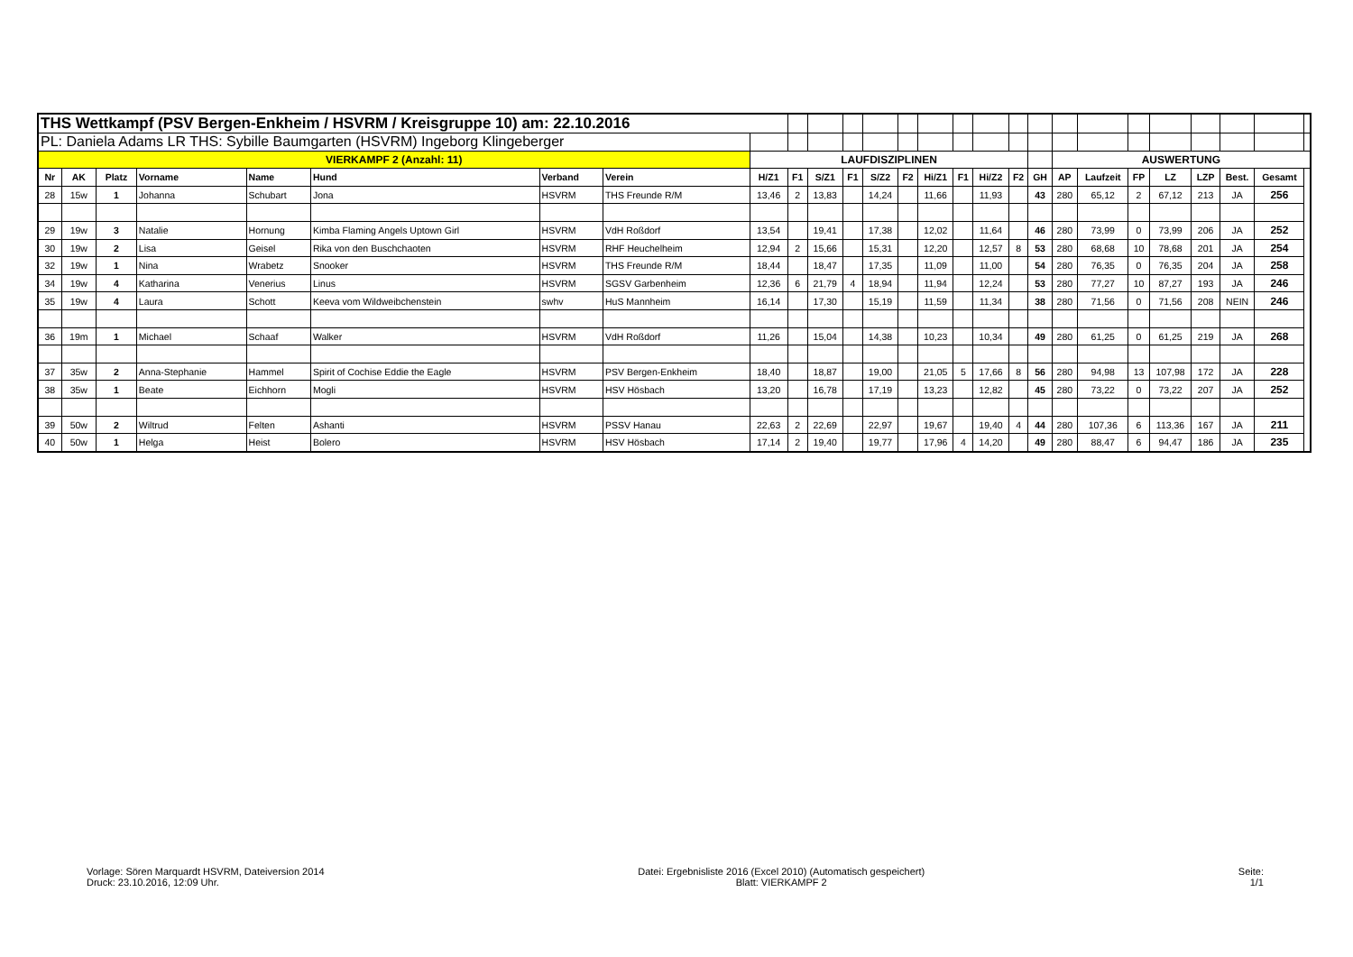| THS Wettkampf (PSV Bergen-Enkheim / HSVRM / Kreisgruppe 10) am: 22.10.2016 | | | | | | | | | | | | | | | | | | | | | | | | | | |
| PL: Daniela Adams LR THS: Sybille Baumgarten (HSVRM) Ingeborg Klingeberger | | | | | | | | | | | | | | | | | | | | | | | | | | |
| VIERKAMPF 2 (Anzahl: 11) | | | | | | | | LAUFDISZIPLINEN | | | | | | | | | | | AUSWERTUNG | | | | | | | |
| Nr | AK | Platz | Vorname | Name | Hund | Verband | Verein | H/Z1 | F1 | S/Z1 | F1 | S/Z2 | F2 | Hi/Z1 | F1 | Hi/Z2 | F2 | GH | AP | Laufzeit | FP | LZ | LZP | Best. | Gesamt | |
| 28 | 15w | 1 | Johanna | Schubart | Jona | HSVRM | THS Freunde R/M | 13,46 | 2 | 13,83 | | 14,24 | | 11,66 | | 11,93 | | 43 | 280 | 65,12 | 2 | 67,12 | 213 | JA | 256 | |
| 29 | 19w | 3 | Natalie | Hornung | Kimba Flaming Angels Uptown Girl | HSVRM | VdH Roßdorf | 13,54 | | 19,41 | | 17,38 | | 12,02 | | 11,64 | | 46 | 280 | 73,99 | 0 | 73,99 | 206 | JA | 252 | |
| 30 | 19w | 2 | Lisa | Geisel | Rika von den Buschchaoten | HSVRM | RHF Heuchelheim | 12,94 | 2 | 15,66 | | 15,31 | | 12,20 | | 12,57 | 8 | 53 | 280 | 68,68 | 10 | 78,68 | 201 | JA | 254 | |
| 32 | 19w | 1 | Nina | Wrabetz | Snooker | HSVRM | THS Freunde R/M | 18,44 | | 18,47 | | 17,35 | | 11,09 | | 11,00 | | 54 | 280 | 76,35 | 0 | 76,35 | 204 | JA | 258 | |
| 34 | 19w | 4 | Katharina | Venerius | Linus | HSVRM | SGSV Garbenheim | 12,36 | 6 | 21,79 | 4 | 18,94 | | 11,94 | | 12,24 | | 53 | 280 | 77,27 | 10 | 87,27 | 193 | JA | 246 | |
| 35 | 19w | 4 | Laura | Schott | Keeva vom Wildweibchenstein | swhv | HuS Mannheim | 16,14 | | 17,30 | | 15,19 | | 11,59 | | 11,34 | | 38 | 280 | 71,56 | 0 | 71,56 | 208 | NEIN | 246 | |
| 36 | 19m | 1 | Michael | Schaaf | Walker | HSVRM | VdH Roßdorf | 11,26 | | 15,04 | | 14,38 | | 10,23 | | 10,34 | | 49 | 280 | 61,25 | 0 | 61,25 | 219 | JA | 268 | |
| 37 | 35w | 2 | Anna-Stephanie | Hammel | Spirit of Cochise Eddie the Eagle | HSVRM | PSV Bergen-Enkheim | 18,40 | | 18,87 | | 19,00 | | 21,05 | 5 | 17,66 | 8 | 56 | 280 | 94,98 | 13 | 107,98 | 172 | JA | 228 | |
| 38 | 35w | 1 | Beate | Eichhorn | Mogli | HSVRM | HSV Hösbach | 13,20 | | 16,78 | | 17,19 | | 13,23 | | 12,82 | | 45 | 280 | 73,22 | 0 | 73,22 | 207 | JA | 252 | |
| 39 | 50w | 2 | Wiltrud | Felten | Ashanti | HSVRM | PSSV Hanau | 22,63 | 2 | 22,69 | | 22,97 | | 19,67 | | 19,40 | 4 | 44 | 280 | 107,36 | 6 | 113,36 | 167 | JA | 211 | |
| 40 | 50w | 1 | Helga | Heist | Bolero | HSVRM | HSV Hösbach | 17,14 | 2 | 19,40 | | 19,77 | | 17,96 | 4 | 14,20 | | 49 | 280 | 88,47 | 6 | 94,47 | 186 | JA | 235 | |
Vorlage: Sören Marquardt HSVRM, Dateiversion 2014
Druck: 23.10.2016, 12:09 Uhr.
Datei: Ergebnisliste 2016 (Excel 2010) (Automatisch gespeichert)
Blatt: VIERKAMPF 2
Seite:
1/1